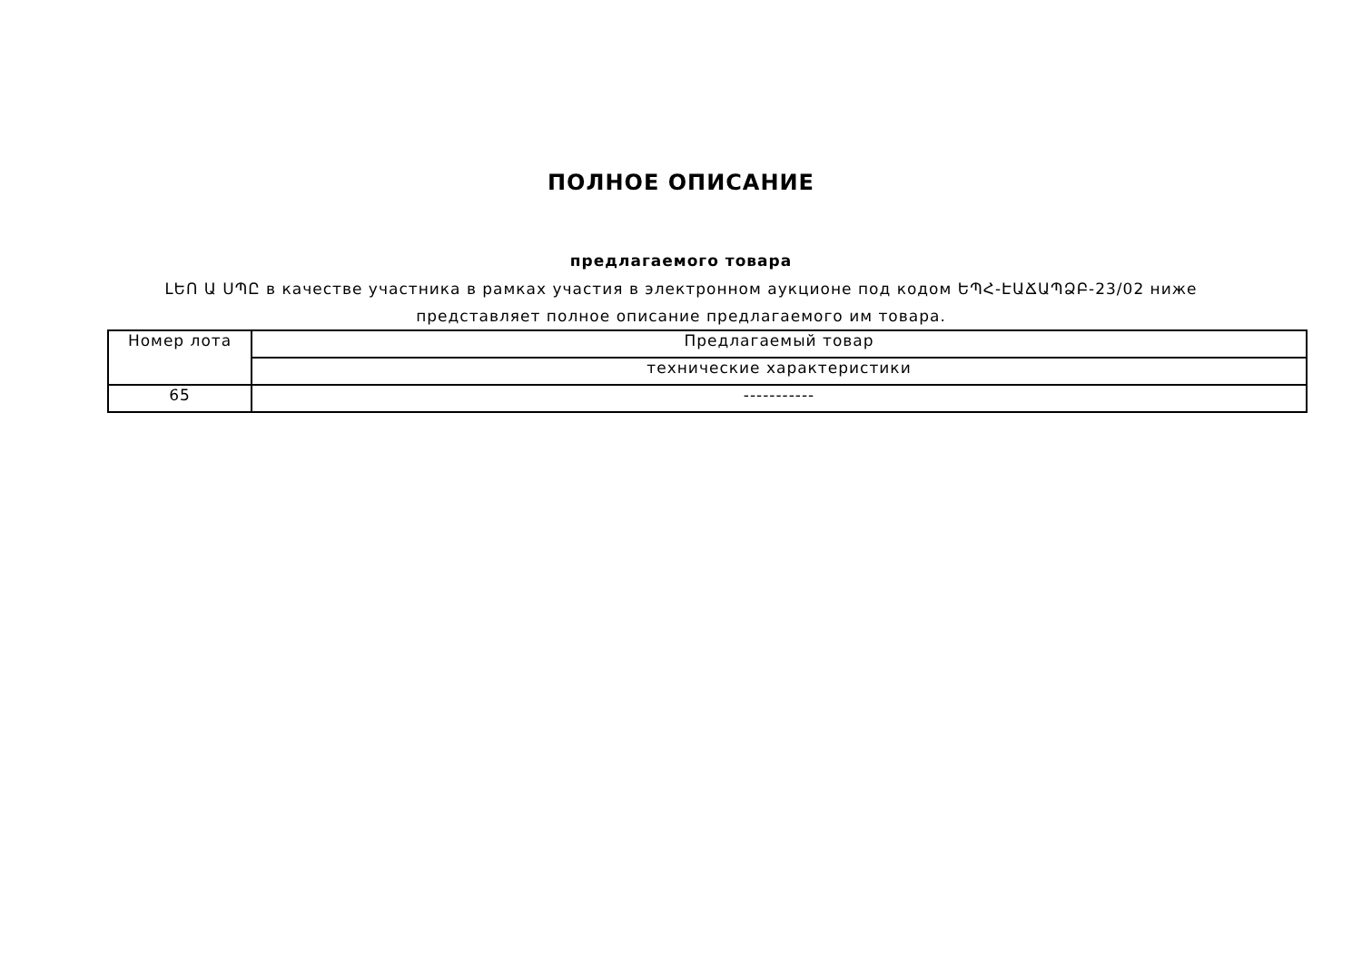ПОЛНОЕ ОПИСАНИЕ
предлагаемого товара
ԼԵՈ Ա ՍՊԸ в качестве участника в рамках участия в электронном аукционе под кодом ԵՊՀ-ԷԱՃԱՊՁԲ-23/02 ниже представляет полное описание предлагаемого им товара.
| Номер лота | Предлагаемый товар |
| --- | --- |
| | технические характеристики |
| 65 | ----------- |